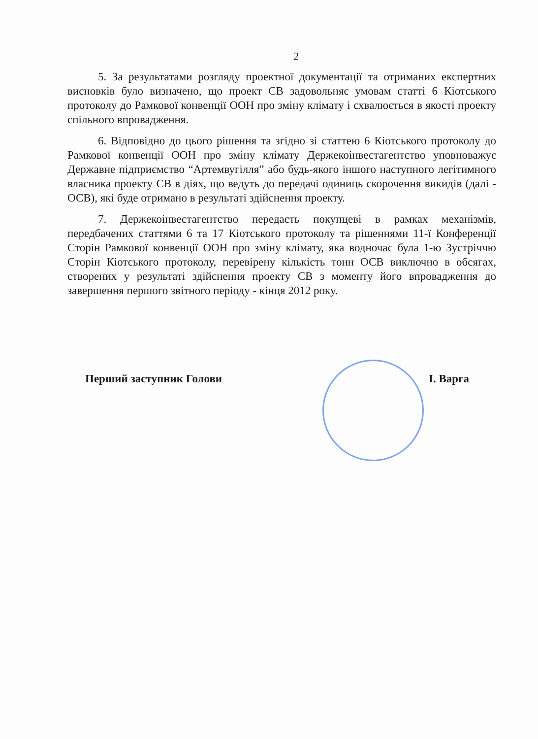2
5. За результатами розгляду проектної документації та отриманих експертних висновків було визначено, що проект СВ задовольняє умовам статті 6 Кіотського протоколу до Рамкової конвенції ООН про зміну клімату і схвалюється в якості проекту спільного впровадження.
6. Відповідно до цього рішення та згідно зі статтею 6 Кіотського протоколу до Рамкової конвенції ООН про зміну клімату Держекоінвестагентство уповноважує Державне підприємство “Артемвугілля” або будь-якого іншого наступного легітимного власника проекту СВ в діях, що ведуть до передачі одиниць скорочення викидів (далі - ОСВ), які буде отримано в результаті здійснення проекту.
7. Держекоінвестагентство передасть покупцеві в рамках механізмів, передбачених статтями 6 та 17 Кіотського протоколу та рішеннями 11-ї Конференції Сторін Рамкової конвенції ООН про зміну клімату, яка водночас була 1-ю Зустріччю Сторін Кіотського протоколу, перевірену кількість тонн ОСВ виключно в обсягах, створених у результаті здійснення проекту СВ з моменту його впровадження до завершення першого звітного періоду - кінця 2012 року.
Перший заступник Голови І. Варга